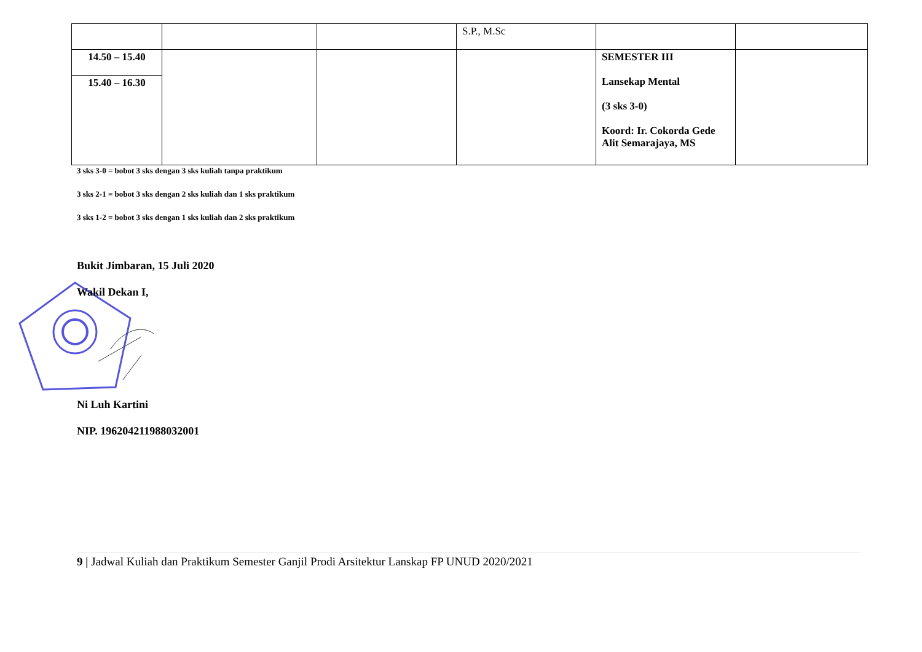| | | | S.P., M.Sc | | |
| 14.50 – 15.40 | | | | SEMESTER III Lansekap Mental (3 sks 3-0) Koord: Ir. Cokorda Gede Alit Semarajaya, MS | |
| 15.40 – 16.30 | | | | | |
3 sks 3-0 = bobot 3 sks dengan 3 sks kuliah tanpa praktikum
3 sks 2-1 = bobot 3 sks dengan 2 sks kuliah dan 1 sks praktikum
3 sks 1-2 = bobot 3 sks dengan 1 sks kuliah dan 2 sks praktikum
Bukit Jimbaran, 15 Juli 2020
Wakil Dekan I,
Ni Luh Kartini
NIP. 196204211988032001
9 | Jadwal Kuliah dan Praktikum Semester Ganjil Prodi Arsitektur Lanskap FP UNUD 2020/2021